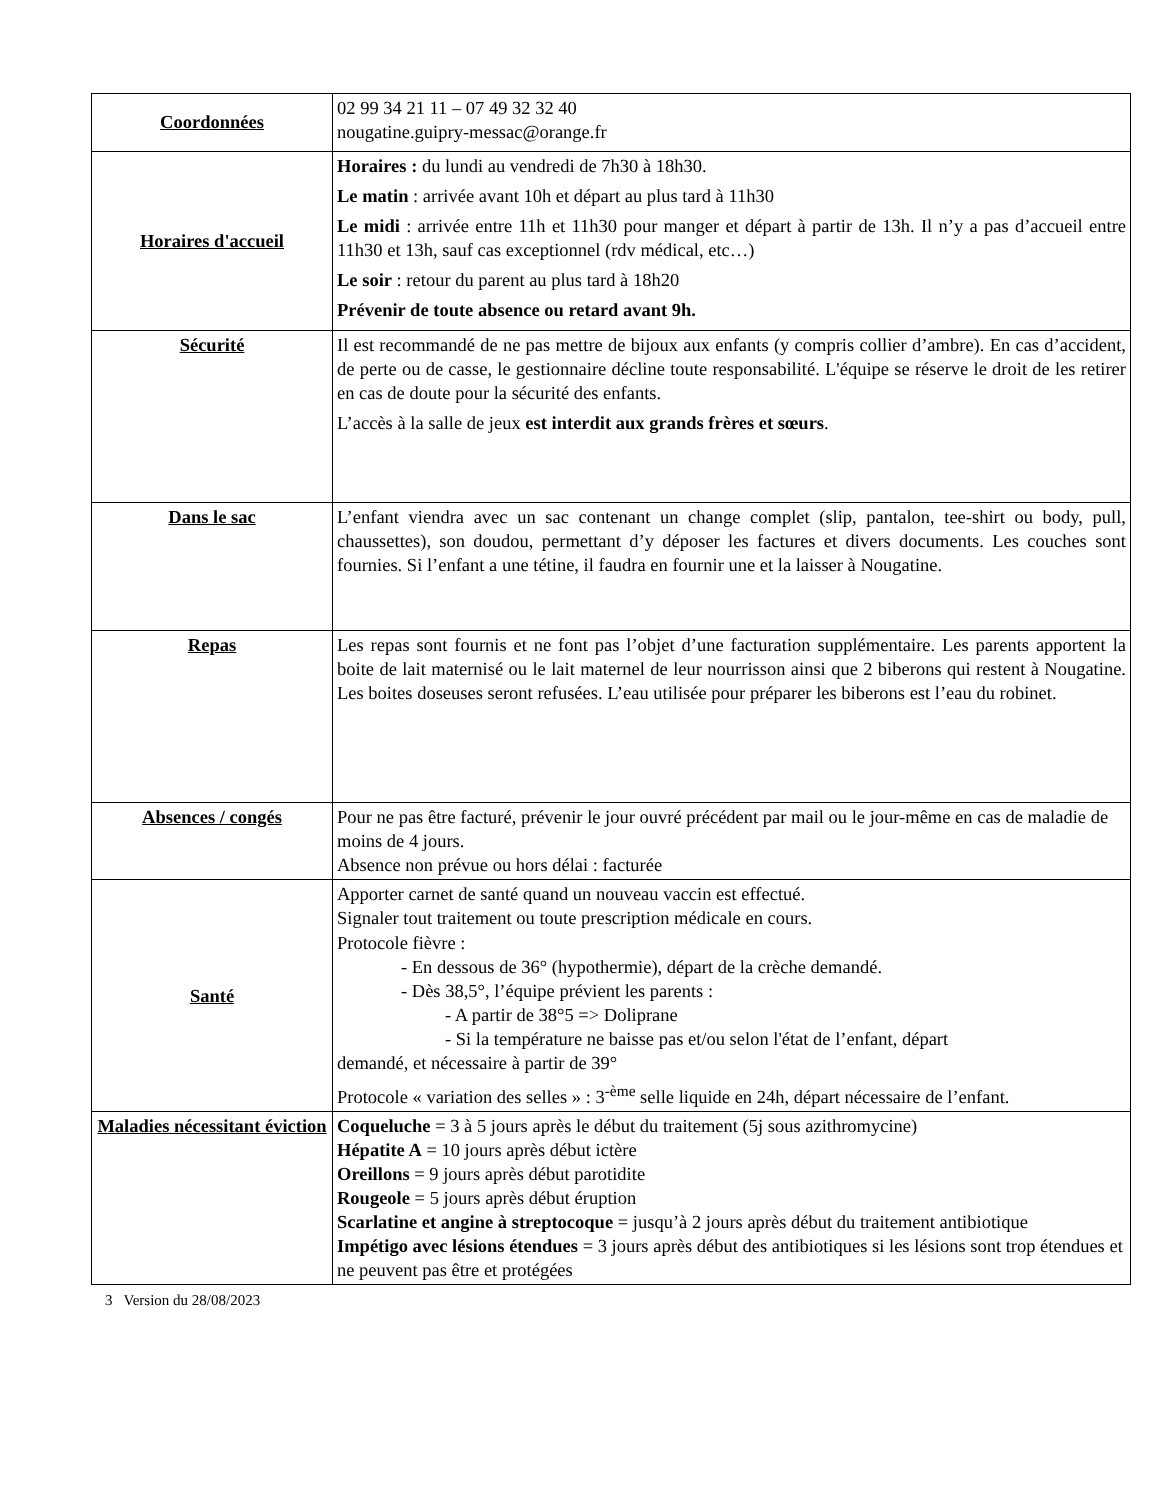| Coordonnées | 02 99 34 21 11 – 07 49 32 32 40 nougatine.guipry-messac@orange.fr |
| Horaires d'accueil | Horaires : du lundi au vendredi de 7h30 à 18h30. Le matin : arrivée avant 10h et départ au plus tard à 11h30 Le midi : arrivée entre 11h et 11h30 pour manger et départ à partir de 13h. Il n’y a pas d’accueil entre 11h30 et 13h, sauf cas exceptionnel (rdv médical, etc…) Le soir : retour du parent au plus tard à 18h20 Prévenir de toute absence ou retard avant 9h. |
| Sécurité | Il est recommandé de ne pas mettre de bijoux aux enfants (y compris collier d’ambre). En cas d’accident, de perte ou de casse, le gestionnaire décline toute responsabilité. L'équipe se réserve le droit de les retirer en cas de doute pour la sécurité des enfants. L’accès à la salle de jeux est interdit aux grands frères et sœurs . |
| Dans le sac | L’enfant viendra avec un sac contenant un change complet (slip, pantalon, tee-shirt ou body, pull, chaussettes), son doudou, permettant d’y déposer les factures et divers documents. Les couches sont fournies. Si l’enfant a une tétine, il faudra en fournir une et la laisser à Nougatine. |
| Repas | Les repas sont fournis et ne font pas l’objet d’une facturation supplémentaire. Les parents apportent la boite de lait maternisé ou le lait maternel de leur nourrisson ainsi que 2 biberons qui restent à Nougatine. Les boites doseuses seront refusées. L’eau utilisée pour préparer les biberons est l’eau du robinet. |
| Absences / congés | Pour ne pas être facturé, prévenir le jour ouvré précédent par mail ou le jour-même en cas de maladie de moins de 4 jours. Absence non prévue ou hors délai : facturée |
| Santé | Apporter carnet de santé quand un nouveau vaccin est effectué. Signaler tout traitement ou toute prescription médicale en cours. Protocole fièvre : - En dessous de 36° (hypothermie), départ de la crèche demandé. - Dès 38,5°, l’équipe prévient les parents : - A partir de 38°5 => Doliprane - Si la température ne baisse pas et/ou selon l'état de l’enfant, départ demandé, et nécessaire à partir de 39° Protocole « variation des selles » : 3<sup>-ème</sup> selle liquide en 24h, départ nécessaire de l’enfant. |
| Maladies nécessitant éviction | Coqueluche = 3 à 5 jours après le début du traitement (5j sous azithromycine) Hépatite A = 10 jours après début ictère Oreillons = 9 jours après début parotidite Rougeole = 5 jours après début éruption Scarlatine et angine à streptocoque = jusqu’à 2 jours après début du traitement antibiotique Impétigo avec lésions étendues = 3 jours après début des antibiotiques si les lésions sont trop étendues et ne peuvent pas être et protégées |
3 Version du 28/08/2023